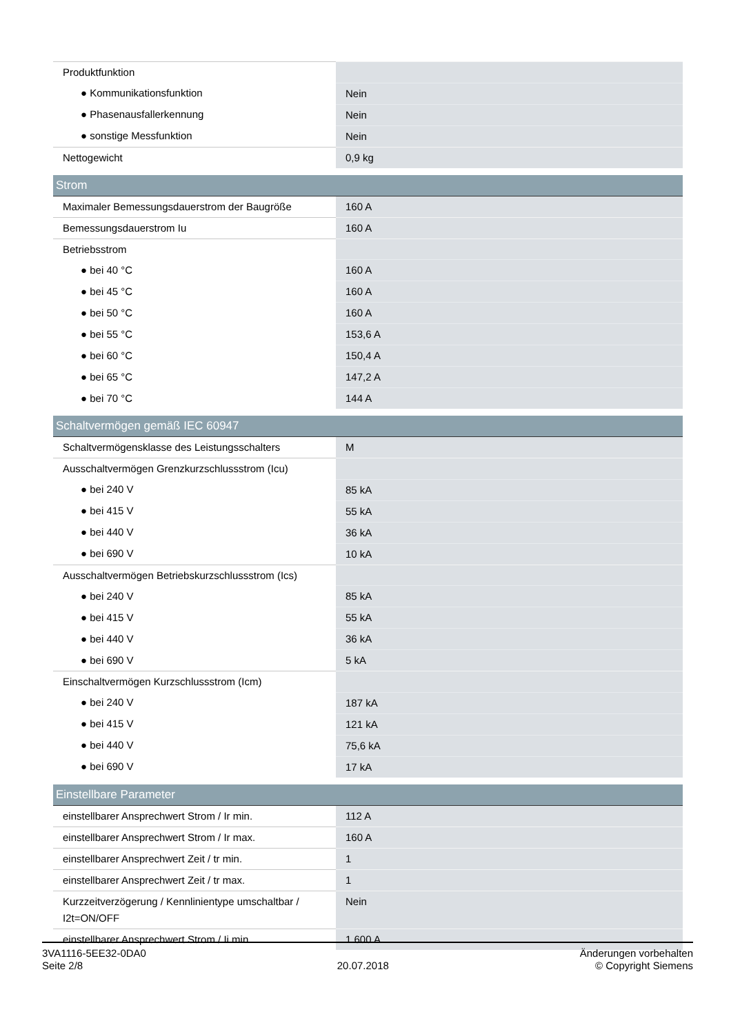| Produktfunktion | |
| ● Kommunikationsfunktion | Nein |
| ● Phasenausfallerkennung | Nein |
| ● sonstige Messfunktion | Nein |
| Nettogewicht | 0,9 kg |
| Strom | |
| Maximaler Bemessungsdauerstrom der Baugröße | 160 A |
| Bemessungsdauerstrom Iu | 160 A |
| Betriebsstrom | |
| ● bei 40 °C | 160 A |
| ● bei 45 °C | 160 A |
| ● bei 50 °C | 160 A |
| ● bei 55 °C | 153,6 A |
| ● bei 60 °C | 150,4 A |
| ● bei 65 °C | 147,2 A |
| ● bei 70 °C | 144 A |
| Schaltvermögen gemäß IEC 60947 | |
| Schaltvermögensklasse des Leistungsschalters | M |
| Ausschaltvermögen Grenzkurzschlussstrom (Icu) | |
| ● bei 240 V | 85 kA |
| ● bei 415 V | 55 kA |
| ● bei 440 V | 36 kA |
| ● bei 690 V | 10 kA |
| Ausschaltvermögen Betriebskurzschlussstrom (Ics) | |
| ● bei 240 V | 85 kA |
| ● bei 415 V | 55 kA |
| ● bei 440 V | 36 kA |
| ● bei 690 V | 5 kA |
| Einschaltvermögen Kurzschlussstrom (Icm) | |
| ● bei 240 V | 187 kA |
| ● bei 415 V | 121 kA |
| ● bei 440 V | 75,6 kA |
| ● bei 690 V | 17 kA |
| Einstellbare Parameter | |
| einstellbarer Ansprechwert Strom / Ir min. | 112 A |
| einstellbarer Ansprechwert Strom / Ir max. | 160 A |
| einstellbarer Ansprechwert Zeit / tr min. | 1 |
| einstellbarer Ansprechwert Zeit / tr max. | 1 |
| Kurzzeitverzögerung / Kennlinientype umschaltbar / I2t=ON/OFF | Nein |
| einstellbarer Ansprechwert Strom / Ii min. | 1 600 A |
3VA1116-5EE32-0DA0
Seite 2/8
20.07.2018
Änderungen vorbehalten
© Copyright Siemens